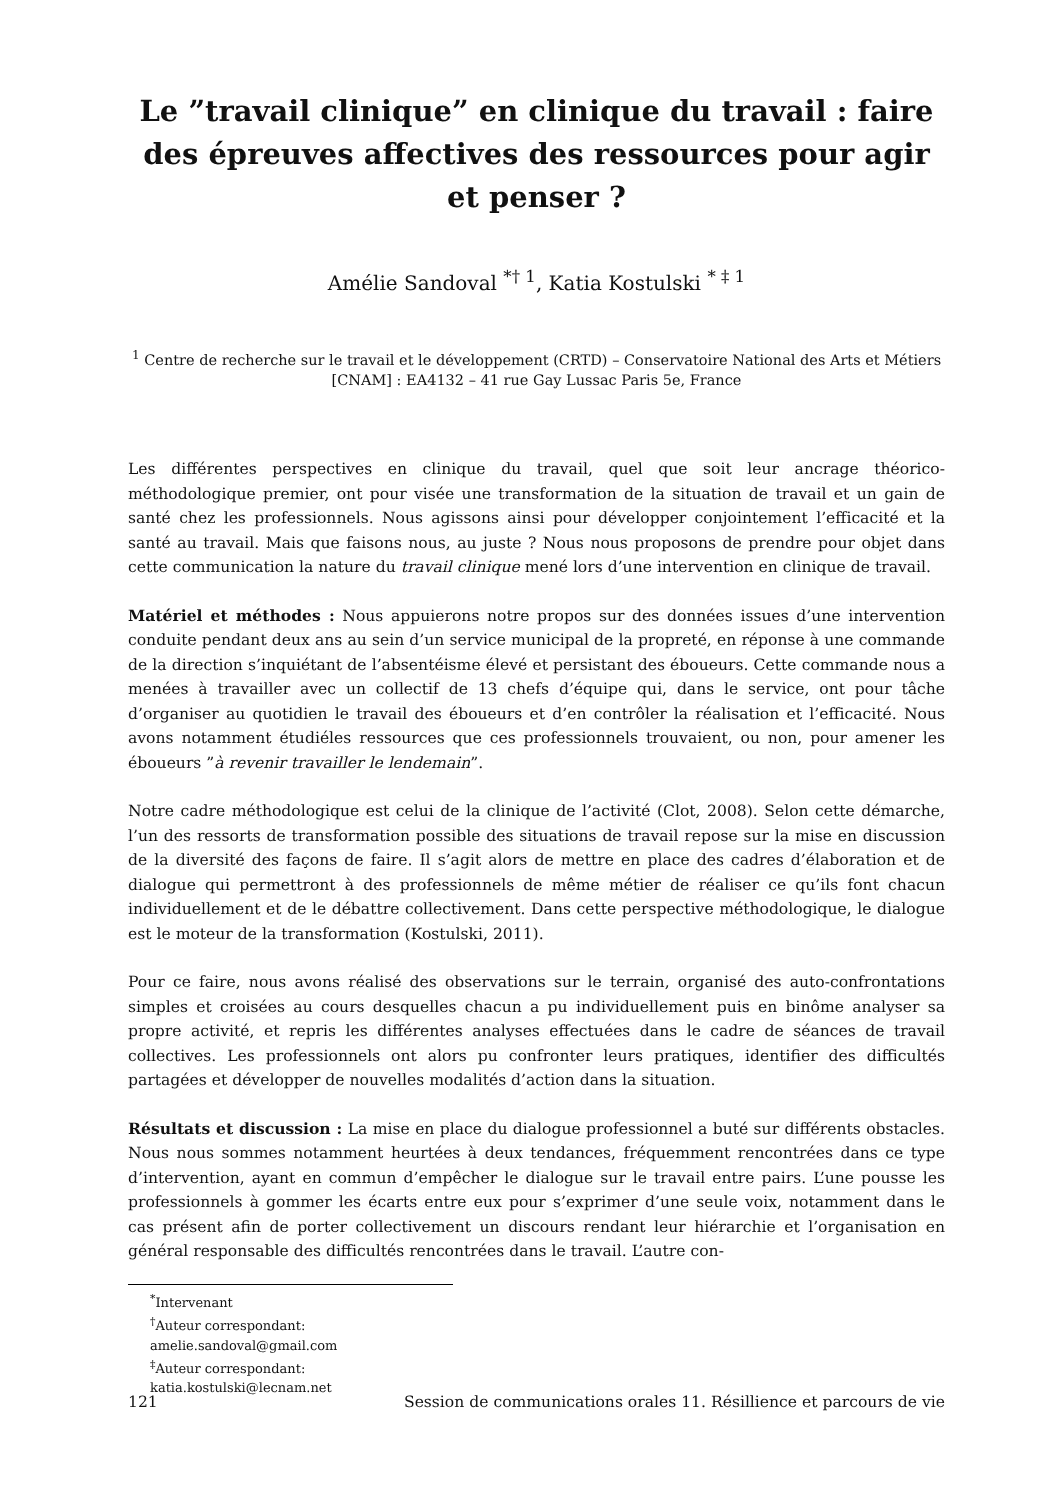Le ”travail clinique” en clinique du travail : faire des épreuves affectives des ressources pour agir et penser ?
Amélie Sandoval <sup>*† 1</sup>, Katia Kostulski <sup>* ‡ 1</sup>
<sup>1</sup> Centre de recherche sur le travail et le développement (CRTD) – Conservatoire National des Arts et Métiers [CNAM] : EA4132 – 41 rue Gay Lussac Paris 5e, France
Les différentes perspectives en clinique du travail, quel que soit leur ancrage théorico-méthodologique premier, ont pour visée une transformation de la situation de travail et un gain de santé chez les professionnels. Nous agissons ainsi pour développer conjointement l’efficacité et la santé au travail. Mais que faisons nous, au juste ? Nous nous proposons de prendre pour objet dans cette communication la nature du travail clinique mené lors d’une intervention en clinique de travail.
Matériel et méthodes : Nous appuierons notre propos sur des données issues d’une intervention conduite pendant deux ans au sein d’un service municipal de la propreté, en réponse à une commande de la direction s’inquiétant de l’absentéisme élevé et persistant des éboueurs. Cette commande nous a menées à travailler avec un collectif de 13 chefs d’équipe qui, dans le service, ont pour tâche d’organiser au quotidien le travail des éboueurs et d’en contrôler la réalisation et l’efficacité. Nous avons notamment étudiéles ressources que ces professionnels trouvaient, ou non, pour amener les éboueurs ”à revenir travailler le lendemain”.
Notre cadre méthodologique est celui de la clinique de l’activité (Clot, 2008). Selon cette démarche, l’un des ressorts de transformation possible des situations de travail repose sur la mise en discussion de la diversité des façons de faire. Il s’agit alors de mettre en place des cadres d’élaboration et de dialogue qui permettront à des professionnels de même métier de réaliser ce qu’ils font chacun individuellement et de le débattre collectivement. Dans cette perspective méthodologique, le dialogue est le moteur de la transformation (Kostulski, 2011).
Pour ce faire, nous avons réalisé des observations sur le terrain, organisé des auto-confrontations simples et croisées au cours desquelles chacun a pu individuellement puis en binôme analyser sa propre activité, et repris les différentes analyses effectuées dans le cadre de séances de travail collectives. Les professionnels ont alors pu confronter leurs pratiques, identifier des difficultés partagées et développer de nouvelles modalités d’action dans la situation.
Résultats et discussion : La mise en place du dialogue professionnel a buté sur différents obstacles. Nous nous sommes notamment heurtées à deux tendances, fréquemment rencontrées dans ce type d’intervention, ayant en commun d’empêcher le dialogue sur le travail entre pairs. L’une pousse les professionnels à gommer les écarts entre eux pour s’exprimer d’une seule voix, notamment dans le cas présent afin de porter collectivement un discours rendant leur hiérarchie et l’organisation en général responsable des difficultés rencontrées dans le travail. L’autre con-
<sup>*</sup> Intervenant
<sup>†</sup> Auteur correspondant: amelie.sandoval@gmail.com
<sup>‡</sup> Auteur correspondant: katia.kostulski@lecnam.net
121 Session de communications orales 11. Résillience et parcours de vie